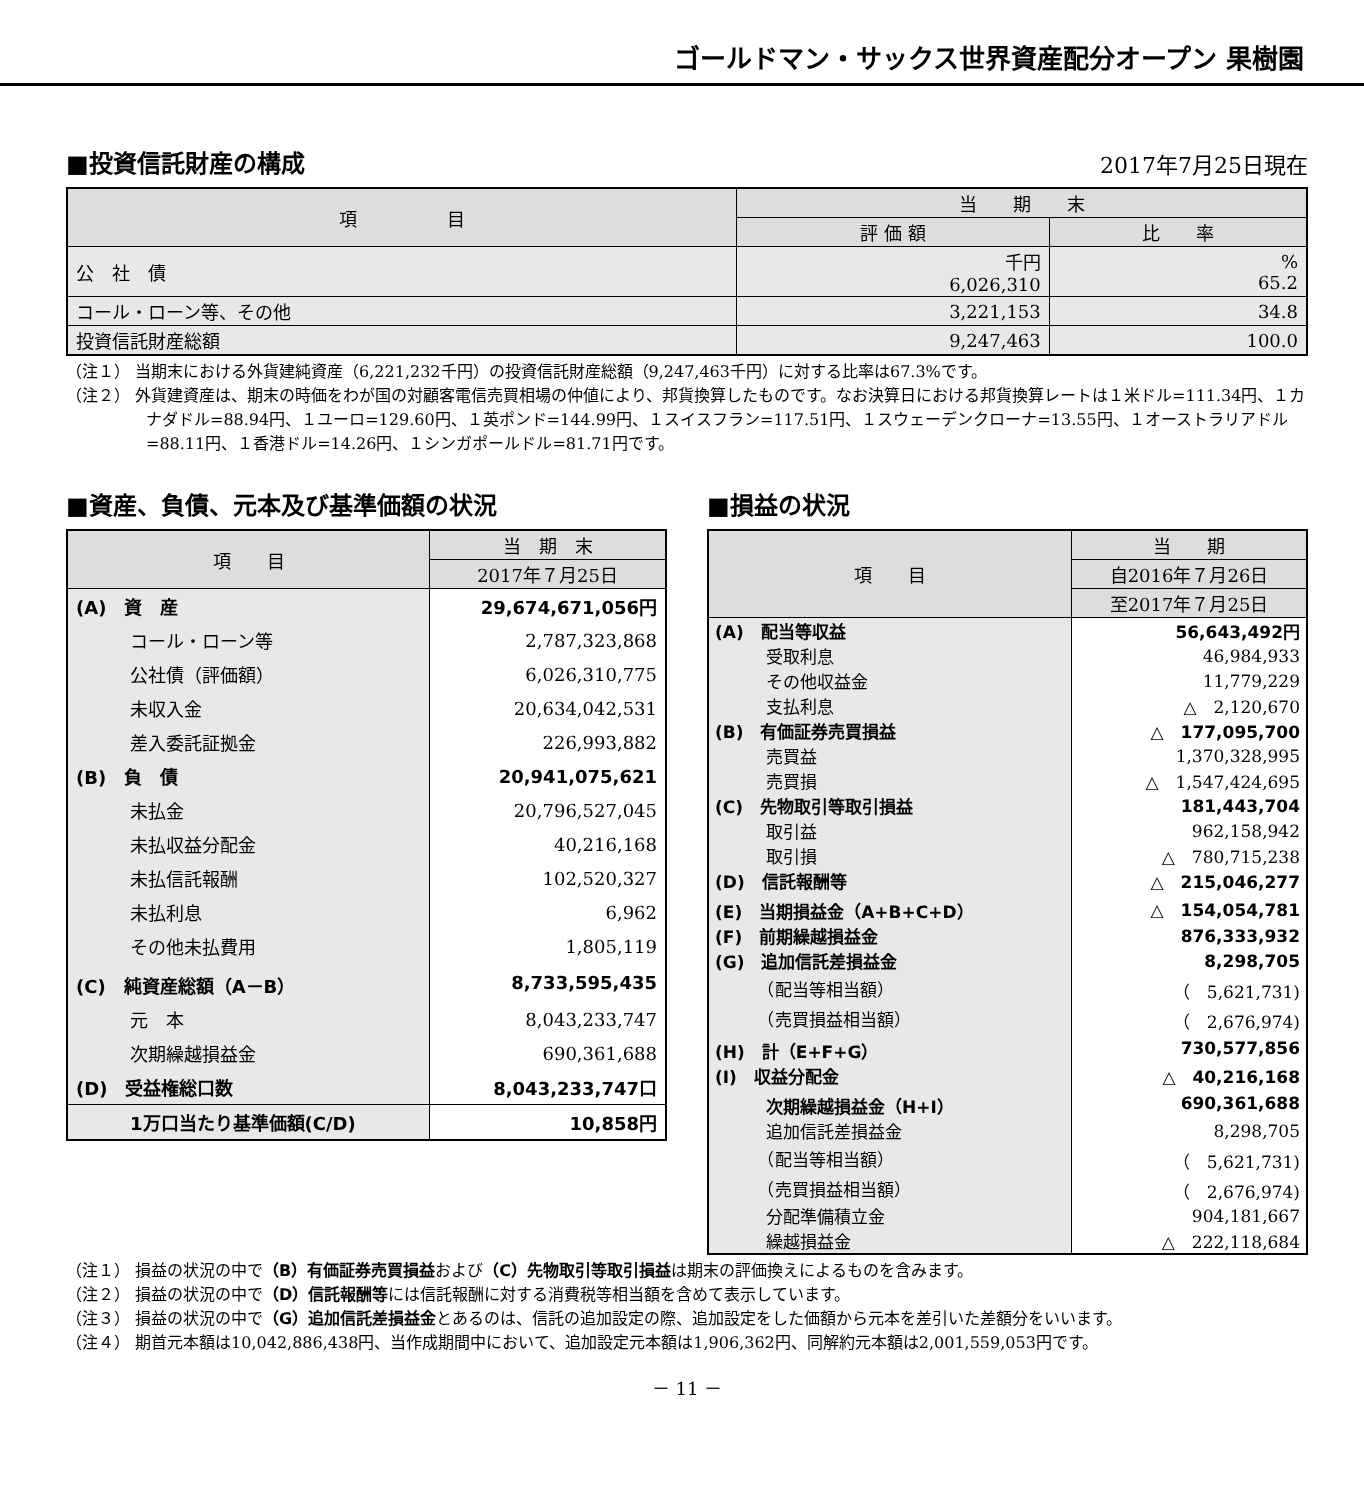ゴールドマン・サックス世界資産配分オープン 果樹園
■投資信託財産の構成
2017年7月25日現在
| 項 目 | 当 期 末 | |
| --- | --- | --- |
| | 評 価 額 | 比 率 |
| 公 社 債 | 千円 6,026,310 | % 65.2 |
| コール・ローン等、その他 | 3,221,153 | 34.8 |
| 投資信託財産総額 | 9,247,463 | 100.0 |
（注１） 当期末における外貨建純資産（6,221,232千円）の投資信託財産総額（9,247,463千円）に対する比率は67.3%です。
（注２） 外貨建資産は、期末の時価をわが国の対顧客電信売買相場の仲値により、邦貨換算したものです。なお決算日における邦貨換算レートは１米ドル=111.34円、１カナダドル=88.94円、１ユーロ=129.60円、１英ポンド=144.99円、１スイスフラン=117.51円、１スウェーデンクローナ=13.55円、１オーストラリアドル=88.11円、１香港ドル=14.26円、１シンガポールドル=81.71円です。
■資産、負債、元本及び基準価額の状況
| 項 目 | 当 期 末 |
| --- | --- |
| | 2017年７月25日 |
| (A) 資 産 | 29,674,671,056円 |
| コール・ローン等 | 2,787,323,868 |
| 公社債（評価額） | 6,026,310,775 |
| 未収入金 | 20,634,042,531 |
| 差入委託証拠金 | 226,993,882 |
| (B) 負 債 | 20,941,075,621 |
| 未払金 | 20,796,527,045 |
| 未払収益分配金 | 40,216,168 |
| 未払信託報酬 | 102,520,327 |
| 未払利息 | 6,962 |
| その他未払費用 | 1,805,119 |
| (C) 純資産総額（A－B） | 8,733,595,435 |
| 元 本 | 8,043,233,747 |
| 次期繰越損益金 | 690,361,688 |
| (D) 受益権総口数 | 8,043,233,747口 |
| 1万口当たり基準価額(C/D) | 10,858円 |
■損益の状況
| 項 目 | 当 期 |
| --- | --- |
| | 自2016年７月26日 |
| | 至2017年７月25日 |
| (A) 配当等収益 | 56,643,492円 |
| 受取利息 | 46,984,933 |
| その他収益金 | 11,779,229 |
| 支払利息 | △ 2,120,670 |
| (B) 有価証券売買損益 | △ 177,095,700 |
| 売買益 | 1,370,328,995 |
| 売買損 | △ 1,547,424,695 |
| (C) 先物取引等取引損益 | 181,443,704 |
| 取引益 | 962,158,942 |
| 取引損 | △ 780,715,238 |
| (D) 信託報酬等 | △ 215,046,277 |
| (E) 当期損益金（A+B+C+D） | △ 154,054,781 |
| (F) 前期繰越損益金 | 876,333,932 |
| (G) 追加信託差損益金 | 8,298,705 |
| （配当等相当額） | （ 5,621,731) |
| （売買損益相当額） | （ 2,676,974) |
| (H) 計（E+F+G） | 730,577,856 |
| (I) 収益分配金 | △ 40,216,168 |
| 次期繰越損益金（H+I） | 690,361,688 |
| 追加信託差損益金 | 8,298,705 |
| （配当等相当額） | （ 5,621,731) |
| （売買損益相当額） | （ 2,676,974) |
| 分配準備積立金 | 904,181,667 |
| 繰越損益金 | △ 222,118,684 |
（注１） 損益の状況の中で（B）有価証券売買損益および（C）先物取引等取引損益は期末の評価換えによるものを含みます。
（注２） 損益の状況の中で（D）信託報酬等には信託報酬に対する消費税等相当額を含めて表示しています。
（注３） 損益の状況の中で（G）追加信託差損益金とあるのは、信託の追加設定の際、追加設定をした価額から元本を差引いた差額分をいいます。
（注４） 期首元本額は10,042,886,438円、当作成期間中において、追加設定元本額は1,906,362円、同解約元本額は2,001,559,053円です。
－ 11 －